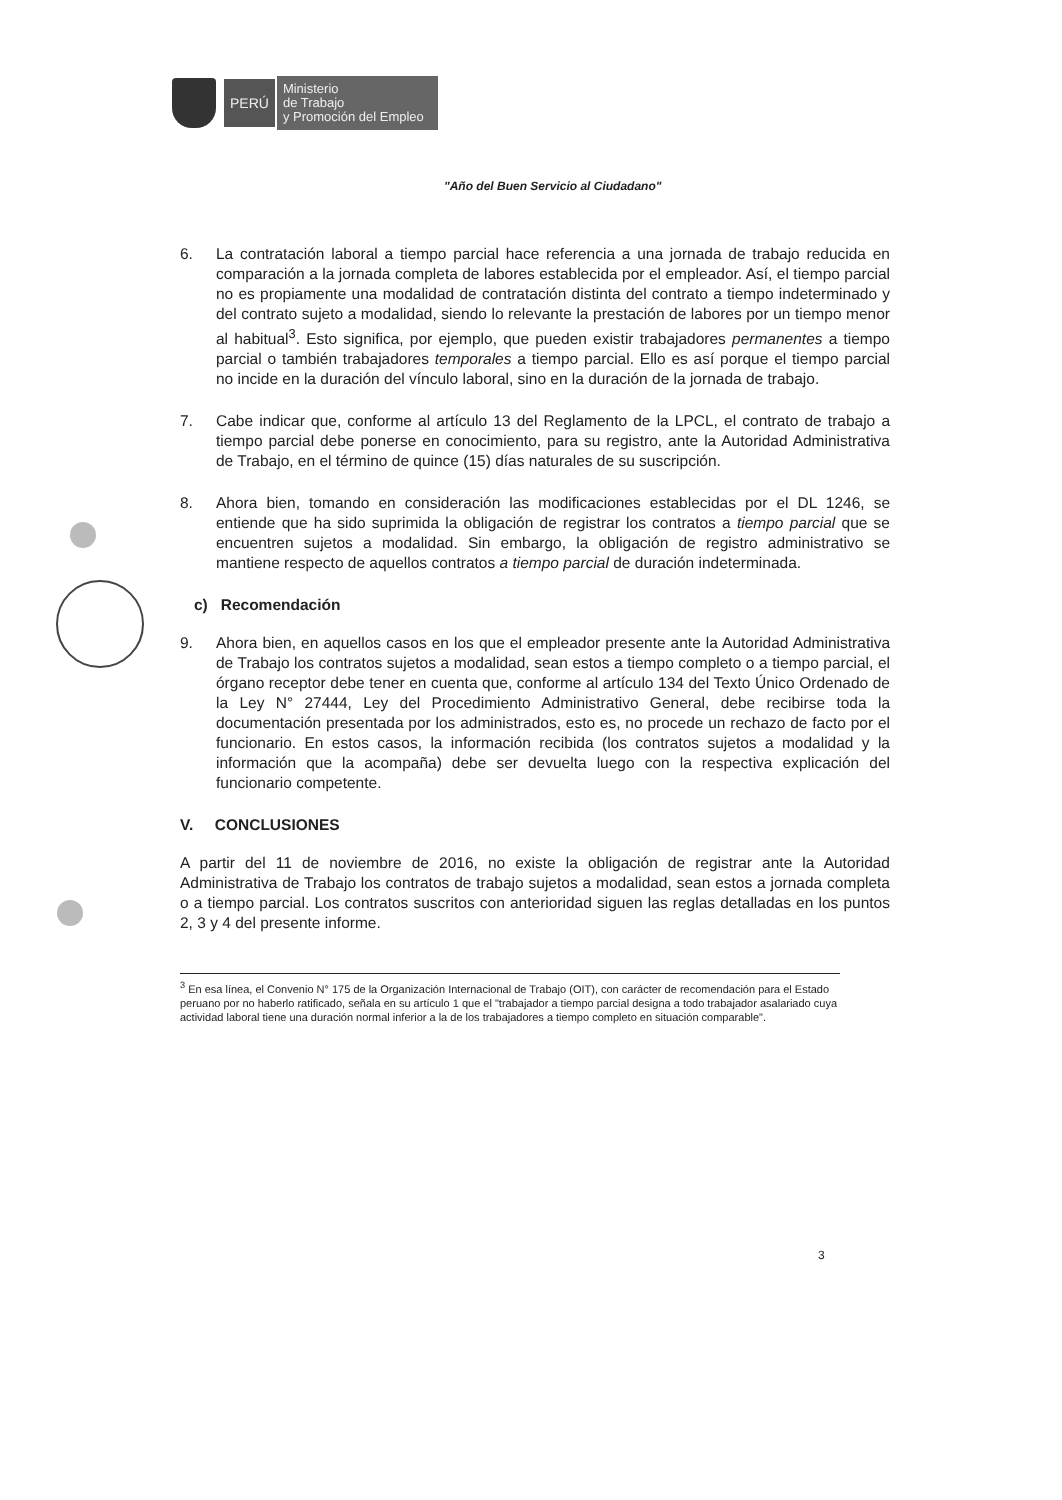PERÚ
Ministerio
de Trabajo
y Promoción del Empleo
"Año del Buen Servicio al Ciudadano"
6. La contratación laboral a tiempo parcial hace referencia a una jornada de trabajo reducida en comparación a la jornada completa de labores establecida por el empleador. Así, el tiempo parcial no es propiamente una modalidad de contratación distinta del contrato a tiempo indeterminado y del contrato sujeto a modalidad, siendo lo relevante la prestación de labores por un tiempo menor al habitual<sup>3</sup>. Esto significa, por ejemplo, que pueden existir trabajadores permanentes a tiempo parcial o también trabajadores temporales a tiempo parcial. Ello es así porque el tiempo parcial no incide en la duración del vínculo laboral, sino en la duración de la jornada de trabajo.
7. Cabe indicar que, conforme al artículo 13 del Reglamento de la LPCL, el contrato de trabajo a tiempo parcial debe ponerse en conocimiento, para su registro, ante la Autoridad Administrativa de Trabajo, en el término de quince (15) días naturales de su suscripción.
8. Ahora bien, tomando en consideración las modificaciones establecidas por el DL 1246, se entiende que ha sido suprimida la obligación de registrar los contratos a tiempo parcial que se encuentren sujetos a modalidad. Sin embargo, la obligación de registro administrativo se mantiene respecto de aquellos contratos a tiempo parcial de duración indeterminada.
c) Recomendación
9. Ahora bien, en aquellos casos en los que el empleador presente ante la Autoridad Administrativa de Trabajo los contratos sujetos a modalidad, sean estos a tiempo completo o a tiempo parcial, el órgano receptor debe tener en cuenta que, conforme al artículo 134 del Texto Único Ordenado de la Ley N° 27444, Ley del Procedimiento Administrativo General, debe recibirse toda la documentación presentada por los administrados, esto es, no procede un rechazo de facto por el funcionario. En estos casos, la información recibida (los contratos sujetos a modalidad y la información que la acompaña) debe ser devuelta luego con la respectiva explicación del funcionario competente.
V. CONCLUSIONES
A partir del 11 de noviembre de 2016, no existe la obligación de registrar ante la Autoridad Administrativa de Trabajo los contratos de trabajo sujetos a modalidad, sean estos a jornada completa o a tiempo parcial. Los contratos suscritos con anterioridad siguen las reglas detalladas en los puntos 2, 3 y 4 del presente informe.
<sup>3</sup> En esa línea, el Convenio N° 175 de la Organización Internacional de Trabajo (OIT), con carácter de recomendación para el Estado peruano por no haberlo ratificado, señala en su artículo 1 que el "trabajador a tiempo parcial designa a todo trabajador asalariado cuya actividad laboral tiene una duración normal inferior a la de los trabajadores a tiempo completo en situación comparable".
3